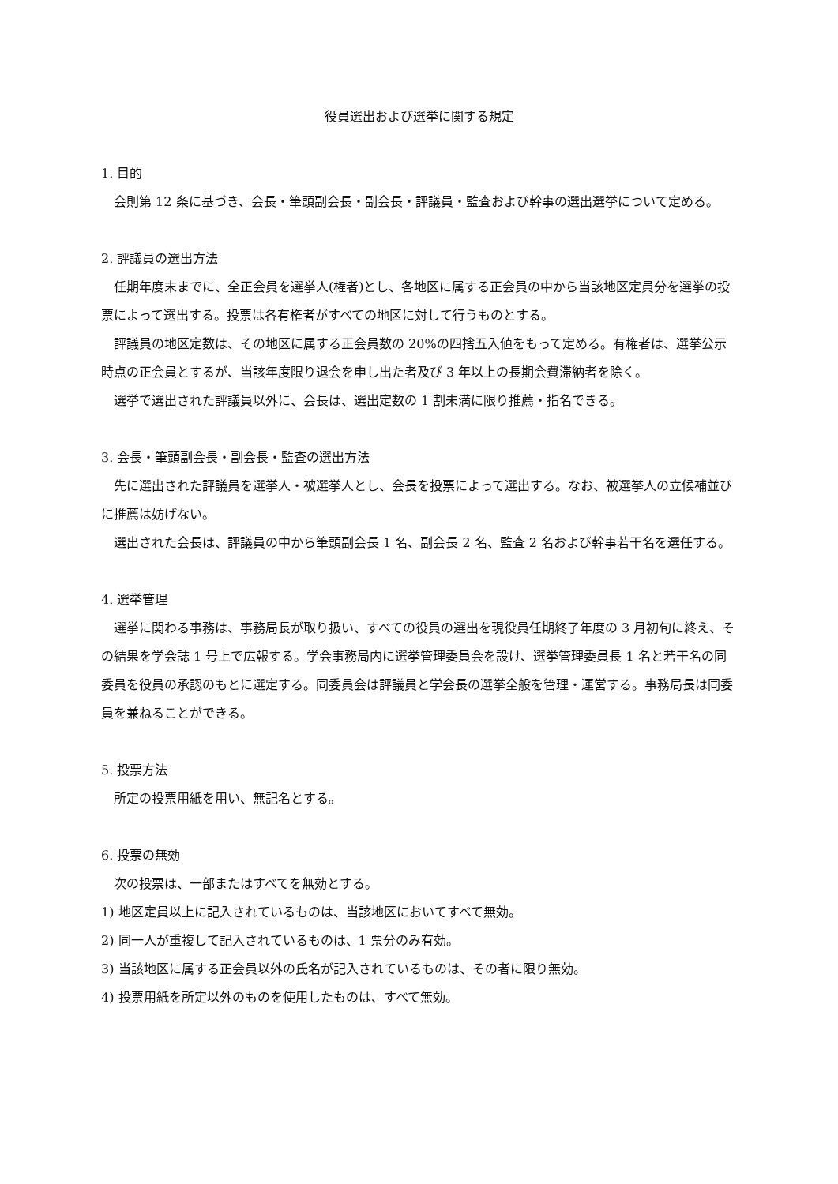役員選出および選挙に関する規定
1. 目的
会則第 12 条に基づき、会長・筆頭副会長・副会長・評議員・監査および幹事の選出選挙について定める。
2. 評議員の選出方法
任期年度末までに、全正会員を選挙人(権者)とし、各地区に属する正会員の中から当該地区定員分を選挙の投票によって選出する。投票は各有権者がすべての地区に対して行うものとする。
評議員の地区定数は、その地区に属する正会員数の 20%の四捨五入値をもって定める。有権者は、選挙公示時点の正会員とするが、当該年度限り退会を申し出た者及び 3 年以上の長期会費滞納者を除く。
選挙で選出された評議員以外に、会長は、選出定数の 1 割未満に限り推薦・指名できる。
3. 会長・筆頭副会長・副会長・監査の選出方法
先に選出された評議員を選挙人・被選挙人とし、会長を投票によって選出する。なお、被選挙人の立候補並びに推薦は妨げない。
選出された会長は、評議員の中から筆頭副会長 1 名、副会長 2 名、監査 2 名および幹事若干名を選任する。
4. 選挙管理
選挙に関わる事務は、事務局長が取り扱い、すべての役員の選出を現役員任期終了年度の 3 月初旬に終え、その結果を学会誌 1 号上で広報する。学会事務局内に選挙管理委員会を設け、選挙管理委員長 1 名と若干名の同委員を役員の承認のもとに選定する。同委員会は評議員と学会長の選挙全般を管理・運営する。事務局長は同委員を兼ねることができる。
5. 投票方法
所定の投票用紙を用い、無記名とする。
6. 投票の無効
次の投票は、一部またはすべてを無効とする。
1) 地区定員以上に記入されているものは、当該地区においてすべて無効。
2) 同一人が重複して記入されているものは、1 票分のみ有効。
3) 当該地区に属する正会員以外の氏名が記入されているものは、その者に限り無効。
4) 投票用紙を所定以外のものを使用したものは、すべて無効。